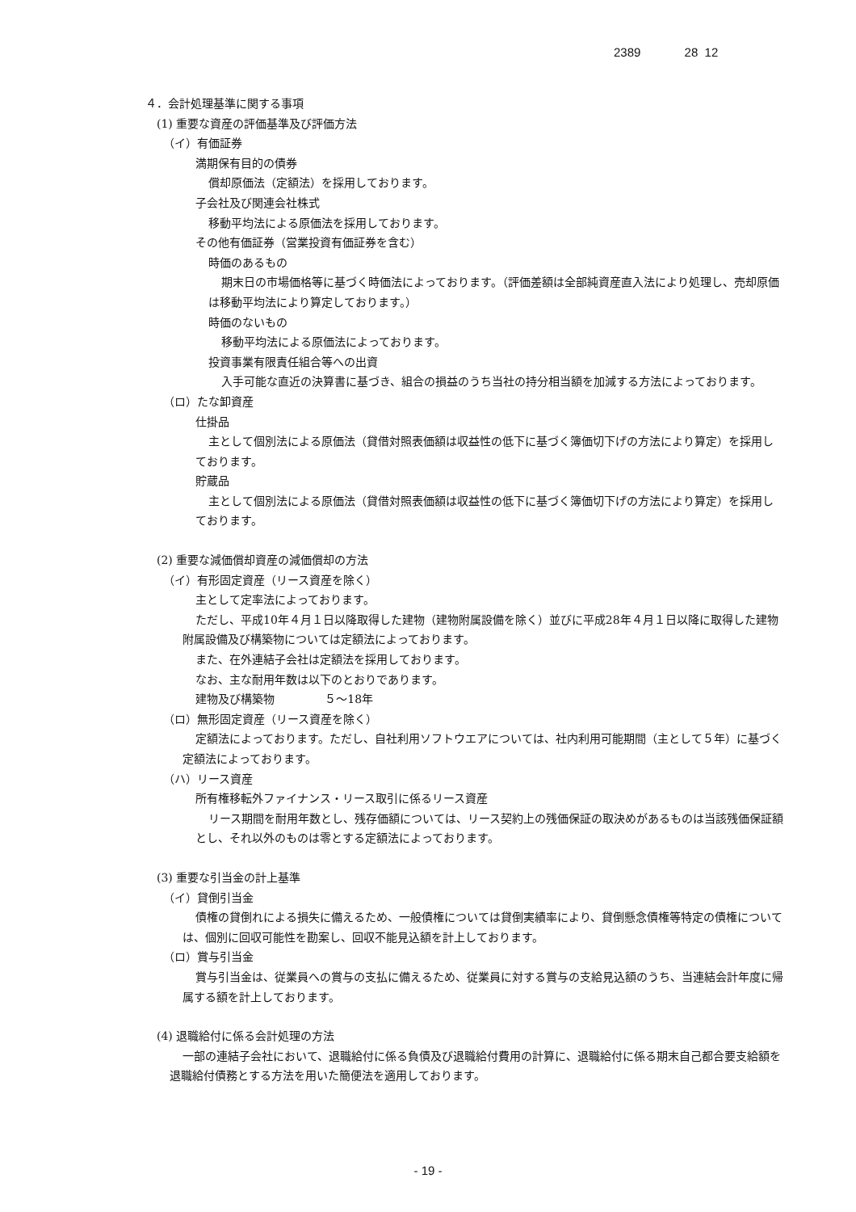2389 28 12
４．会計処理基準に関する事項
(1) 重要な資産の評価基準及び評価方法
（イ）有価証券
満期保有目的の債券
償却原価法（定額法）を採用しております。
子会社及び関連会社株式
移動平均法による原価法を採用しております。
その他有価証券（営業投資有価証券を含む）
時価のあるもの
期末日の市場価格等に基づく時価法によっております。（評価差額は全部純資産直入法により処理し、売却原価は移動平均法により算定しております。）
時価のないもの
移動平均法による原価法によっております。
投資事業有限責任組合等への出資
入手可能な直近の決算書に基づき、組合の損益のうち当社の持分相当額を加減する方法によっております。
（ロ）たな卸資産
仕掛品
主として個別法による原価法（貸借対照表価額は収益性の低下に基づく簿価切下げの方法により算定）を採用しております。
貯蔵品
主として個別法による原価法（貸借対照表価額は収益性の低下に基づく簿価切下げの方法により算定）を採用しております。
(2) 重要な減価償却資産の減価償却の方法
（イ）有形固定資産（リース資産を除く）
主として定率法によっております。
ただし、平成10年４月１日以降取得した建物（建物附属設備を除く）並びに平成28年４月１日以降に取得した建物附属設備及び構築物については定額法によっております。
また、在外連結子会社は定額法を採用しております。
なお、主な耐用年数は以下のとおりであります。
建物及び構築物 ５～18年
（ロ）無形固定資産（リース資産を除く）
定額法によっております。ただし、自社利用ソフトウエアについては、社内利用可能期間（主として５年）に基づく定額法によっております。
（ハ）リース資産
所有権移転外ファイナンス・リース取引に係るリース資産
リース期間を耐用年数とし、残存価額については、リース契約上の残価保証の取決めがあるものは当該残価保証額とし、それ以外のものは零とする定額法によっております。
(3) 重要な引当金の計上基準
（イ）貸倒引当金
債権の貸倒れによる損失に備えるため、一般債権については貸倒実績率により、貸倒懸念債権等特定の債権については、個別に回収可能性を勘案し、回収不能見込額を計上しております。
（ロ）賞与引当金
賞与引当金は、従業員への賞与の支払に備えるため、従業員に対する賞与の支給見込額のうち、当連結会計年度に帰属する額を計上しております。
(4) 退職給付に係る会計処理の方法
一部の連結子会社において、退職給付に係る負債及び退職給付費用の計算に、退職給付に係る期末自己都合要支給額を退職給付債務とする方法を用いた簡便法を適用しております。
- 19 -